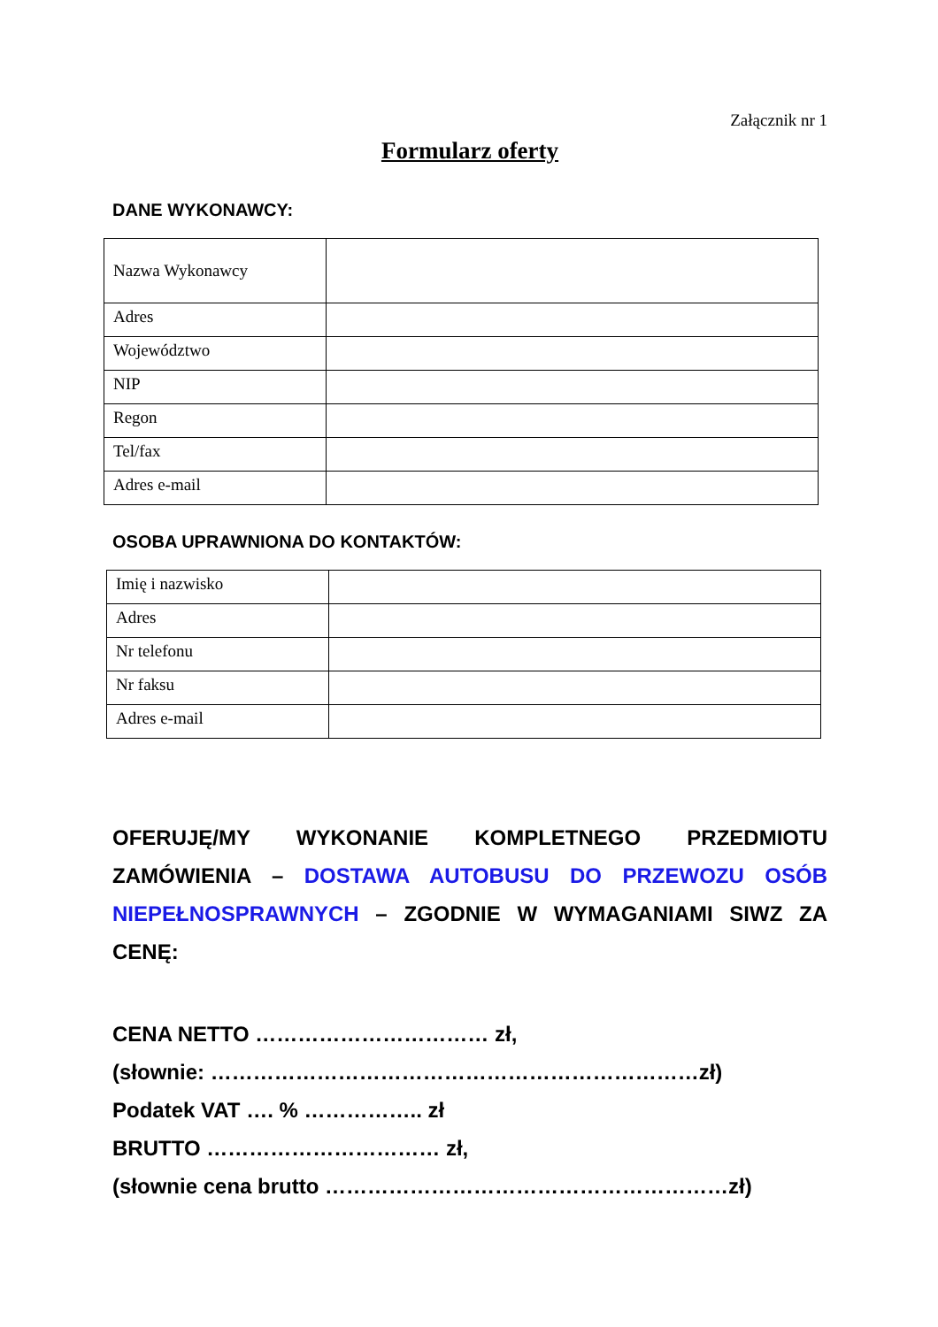Załącznik nr 1
Formularz oferty
DANE WYKONAWCY:
| Nazwa Wykonawcy | |
| Adres | |
| Województwo | |
| NIP | |
| Regon | |
| Tel/fax | |
| Adres e-mail | |
OSOBA UPRAWNIONA DO KONTAKTÓW:
| Imię i nazwisko | |
| Adres | |
| Nr telefonu | |
| Nr faksu | |
| Adres e-mail | |
OFERUJĘ/MY WYKONANIE KOMPLETNEGO PRZEDMIOTU ZAMÓWIENIA – DOSTAWA AUTOBUSU DO PRZEWOZU OSÓB NIEPEŁNOSPRAWNYCH – ZGODNIE W WYMAGANIAMI SIWZ ZA CENĘ:
CENA NETTO …………………………… zł,
(słownie: ……………………………………………………………zł)
Podatek VAT …. % …………….. zł
BRUTTO …………………………… zł,
(słownie cena brutto …………………………………………………zł)